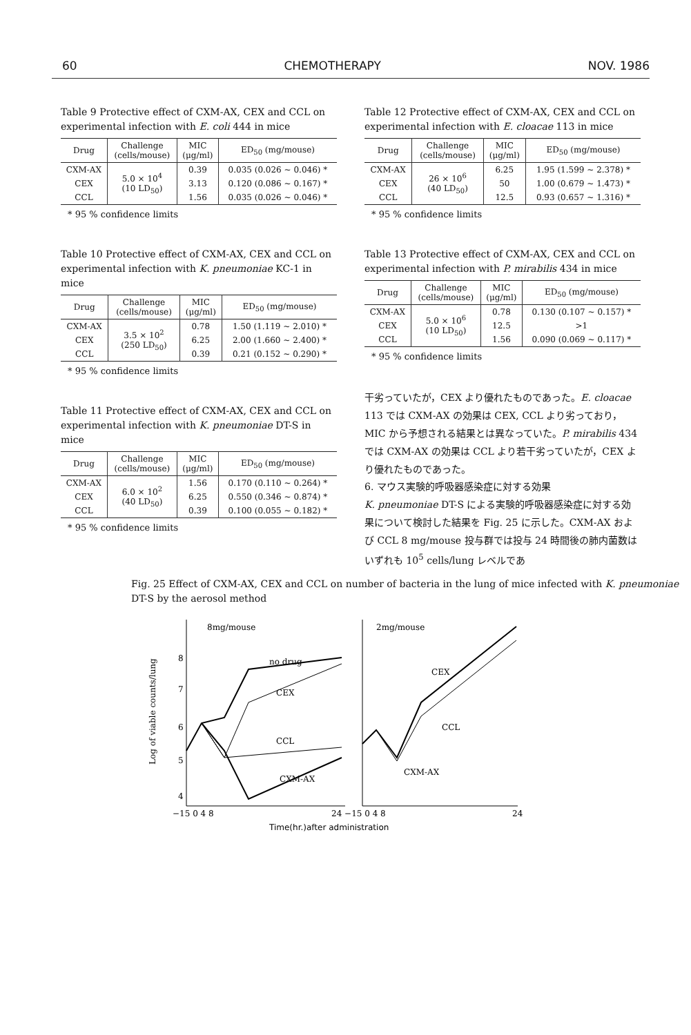60 CHEMOTHERAPY NOV. 1986
Table 9 Protective effect of CXM-AX, CEX and CCL on experimental infection with E. coli 444 in mice
| Drug | Challenge (cells/mouse) | MIC (μg/ml) | ED<sub>50</sub> (mg/mouse) |
| --- | --- | --- | --- |
| CXM-AX | 5.0 × 10<sup>4</sup> (10 LD<sub>50</sub>) | 0.39 | 0.035 (0.026 ~ 0.046) * |
| CEX | | 3.13 | 0.120 (0.086 ~ 0.167) * |
| CCL | | 1.56 | 0.035 (0.026 ~ 0.046) * |
* 95 % confidence limits
Table 10 Protective effect of CXM-AX, CEX and CCL on experimental infection with K. pneumoniae KC-1 in mice
| Drug | Challenge (cells/mouse) | MIC (μg/ml) | ED<sub>50</sub> (mg/mouse) |
| --- | --- | --- | --- |
| CXM-AX | 3.5 × 10<sup>2</sup> (250 LD<sub>50</sub>) | 0.78 | 1.50 (1.119 ~ 2.010) * |
| CEX | | 6.25 | 2.00 (1.660 ~ 2.400) * |
| CCL | | 0.39 | 0.21 (0.152 ~ 0.290) * |
* 95 % confidence limits
Table 11 Protective effect of CXM-AX, CEX and CCL on experimental infection with K. pneumoniae DT-S in mice
| Drug | Challenge (cells/mouse) | MIC (μg/ml) | ED<sub>50</sub> (mg/mouse) |
| --- | --- | --- | --- |
| CXM-AX | 6.0 × 10<sup>2</sup> (40 LD<sub>50</sub>) | 1.56 | 0.170 (0.110 ~ 0.264) * |
| CEX | | 6.25 | 0.550 (0.346 ~ 0.874) * |
| CCL | | 0.39 | 0.100 (0.055 ~ 0.182) * |
* 95 % confidence limits
Table 12 Protective effect of CXM-AX, CEX and CCL on experimental infection with E. cloacae 113 in mice
| Drug | Challenge (cells/mouse) | MIC (μg/ml) | ED<sub>50</sub> (mg/mouse) |
| --- | --- | --- | --- |
| CXM-AX | 26 × 10<sup>6</sup> (40 LD<sub>50</sub>) | 6.25 | 1.95 (1.599 ~ 2.378) * |
| CEX | | 50 | 1.00 (0.679 ~ 1.473) * |
| CCL | | 12.5 | 0.93 (0.657 ~ 1.316) * |
* 95 % confidence limits
Table 13 Protective effect of CXM-AX, CEX and CCL on experimental infection with P. mirabilis 434 in mice
| Drug | Challenge (cells/mouse) | MIC (μg/ml) | ED<sub>50</sub> (mg/mouse) |
| --- | --- | --- | --- |
| CXM-AX | 5.0 × 10<sup>6</sup> (10 LD<sub>50</sub>) | 0.78 | 0.130 (0.107 ~ 0.157) * |
| CEX | | 12.5 | >1 |
| CCL | | 1.56 | 0.090 (0.069 ~ 0.117) * |
* 95 % confidence limits
干劣っていたが，CEX より優れたものであった。E. cloacae 113 では CXM-AX の効果は CEX, CCL より劣っており，MIC から予想される結果とは異なっていた。P. mirabilis 434 では CXM-AX の効果は CCL より若干劣っていたが，CEX より優れたものであった。
6. マウス実験的呼吸器感染症に対する効果
K. pneumoniae DT-S による実験的呼吸器感染症に対する効果について検討した結果を Fig. 25 に示した。CXM-AX および CCL 8 mg/mouse 投与群では投与 24 時間後の肺内菌数はいずれも 10<sup>5</sup> cells/lung レベルであ
Fig. 25 Effect of CXM-AX, CEX and CCL on number of bacteria in the lung of mice infected with K. pneumoniae DT-S by the aerosol method
8mg/mouse
2mg/mouse
8
7
6
5
4
−15 0 4 8
24 −15 0 4 8
24
Log of viable counts/lung
no drug
CEX
CCL
CXM-AX
CEX
CCL
CXM-AX
Time(hr.)after administration